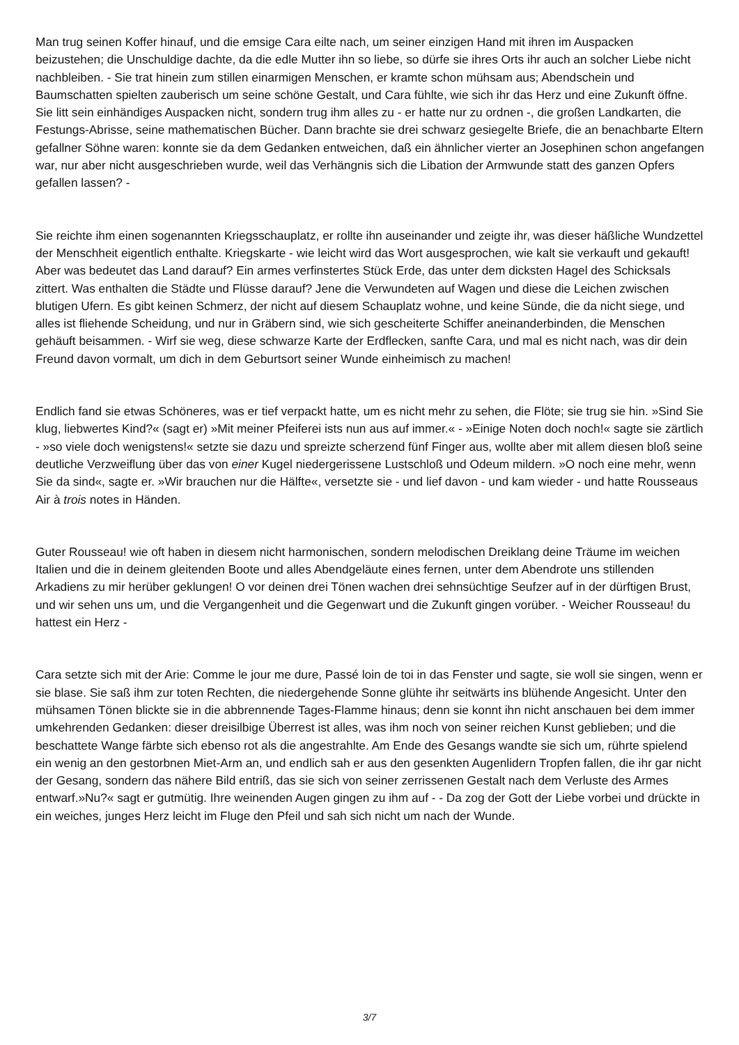Man trug seinen Koffer hinauf, und die emsige Cara eilte nach, um seiner einzigen Hand mit ihren im Auspacken beizustehen; die Unschuldige dachte, da die edle Mutter ihn so liebe, so dürfe sie ihres Orts ihr auch an solcher Liebe nicht nachbleiben. - Sie trat hinein zum stillen einarmigen Menschen, er kramte schon mühsam aus; Abendschein und Baumschatten spielten zauberisch um seine schöne Gestalt, und Cara fühlte, wie sich ihr das Herz und eine Zukunft öffne. Sie litt sein einhändiges Auspacken nicht, sondern trug ihm alles zu - er hatte nur zu ordnen -, die großen Landkarten, die Festungs-Abrisse, seine mathematischen Bücher. Dann brachte sie drei schwarz gesiegelte Briefe, die an benachbarte Eltern gefallner Söhne waren: konnte sie da dem Gedanken entweichen, daß ein ähnlicher vierter an Josephinen schon angefangen war, nur aber nicht ausgeschrieben wurde, weil das Verhängnis sich die Libation der Armwunde statt des ganzen Opfers gefallen lassen? -
Sie reichte ihm einen sogenannten Kriegsschauplatz, er rollte ihn auseinander und zeigte ihr, was dieser häßliche Wundzettel der Menschheit eigentlich enthalte. Kriegskarte - wie leicht wird das Wort ausgesprochen, wie kalt sie verkauft und gekauft! Aber was bedeutet das Land darauf? Ein armes verfinstertes Stück Erde, das unter dem dicksten Hagel des Schicksals zittert. Was enthalten die Städte und Flüsse darauf? Jene die Verwundeten auf Wagen und diese die Leichen zwischen blutigen Ufern. Es gibt keinen Schmerz, der nicht auf diesem Schauplatz wohne, und keine Sünde, die da nicht siege, und alles ist fliehende Scheidung, und nur in Gräbern sind, wie sich gescheiterte Schiffer aneinanderbinden, die Menschen gehäuft beisammen. - Wirf sie weg, diese schwarze Karte der Erdflecken, sanfte Cara, und mal es nicht nach, was dir dein Freund davon vormalt, um dich in dem Geburtsort seiner Wunde einheimisch zu machen!
Endlich fand sie etwas Schöneres, was er tief verpackt hatte, um es nicht mehr zu sehen, die Flöte; sie trug sie hin. »Sind Sie klug, liebwertes Kind?« (sagt er) »Mit meiner Pfeiferei ists nun aus auf immer.« - »Einige Noten doch noch!« sagte sie zärtlich - »so viele doch wenigstens!« setzte sie dazu und spreizte scherzend fünf Finger aus, wollte aber mit allem diesen bloß seine deutliche Verzweiflung über das von einer Kugel niedergerissene Lustschloß und Odeum mildern. »O noch eine mehr, wenn Sie da sind«, sagte er. »Wir brauchen nur die Hälfte«, versetzte sie - und lief davon - und kam wieder - und hatte Rousseaus Air à trois notes in Händen.
Guter Rousseau! wie oft haben in diesem nicht harmonischen, sondern melodischen Dreiklang deine Träume im weichen Italien und die in deinem gleitenden Boote und alles Abendgeläute eines fernen, unter dem Abendrote uns stillenden Arkadiens zu mir herüber geklungen! O vor deinen drei Tönen wachen drei sehnsüchtige Seufzer auf in der dürftigen Brust, und wir sehen uns um, und die Vergangenheit und die Gegenwart und die Zukunft gingen vorüber. - Weicher Rousseau! du hattest ein Herz -
Cara setzte sich mit der Arie: Comme le jour me dure, Passé loin de toi in das Fenster und sagte, sie woll sie singen, wenn er sie blase. Sie saß ihm zur toten Rechten, die niedergehende Sonne glühte ihr seitwärts ins blühende Angesicht. Unter den mühsamen Tönen blickte sie in die abbrennende Tages-Flamme hinaus; denn sie konnt ihn nicht anschauen bei dem immer umkehrenden Gedanken: dieser dreisilbige Überrest ist alles, was ihm noch von seiner reichen Kunst geblieben; und die beschattete Wange färbte sich ebenso rot als die angestrahlte. Am Ende des Gesangs wandte sie sich um, rührte spielend ein wenig an den gestorbnen Miet-Arm an, und endlich sah er aus den gesenkten Augenlidern Tropfen fallen, die ihr gar nicht der Gesang, sondern das nähere Bild entriß, das sie sich von seiner zerrissenen Gestalt nach dem Verluste des Armes entwarf.»Nu?« sagt er gutmütig. Ihre weinenden Augen gingen zu ihm auf - - Da zog der Gott der Liebe vorbei und drückte in ein weiches, junges Herz leicht im Fluge den Pfeil und sah sich nicht um nach der Wunde.
3/7